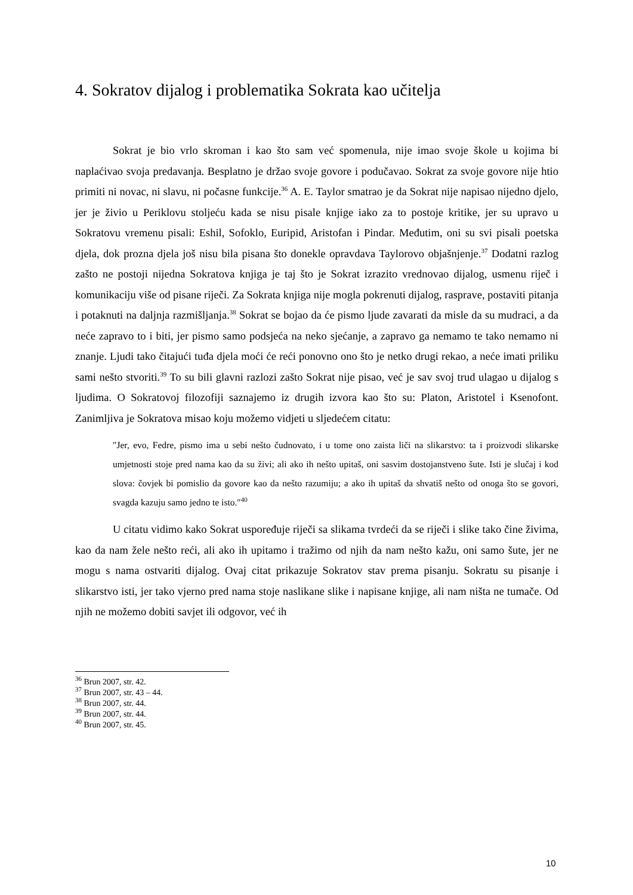4. Sokratov dijalog i problematika Sokrata kao učitelja
Sokrat je bio vrlo skroman i kao što sam već spomenula, nije imao svoje škole u kojima bi naplaćivao svoja predavanja. Besplatno je držao svoje govore i podučavao. Sokrat za svoje govore nije htio primiti ni novac, ni slavu, ni počasne funkcije.<sup>36</sup> A. E. Taylor smatrao je da Sokrat nije napisao nijedno djelo, jer je živio u Periklovu stoljeću kada se nisu pisale knjige iako za to postoje kritike, jer su upravo u Sokratovu vremenu pisali: Eshil, Sofoklo, Euripid, Aristofan i Pindar. Međutim, oni su svi pisali poetska djela, dok prozna djela još nisu bila pisana što donekle opravdava Taylorovo objašnjenje.<sup>37</sup> Dodatni razlog zašto ne postoji nijedna Sokratova knjiga je taj što je Sokrat izrazito vrednovao dijalog, usmenu riječ i komunikaciju više od pisane riječi. Za Sokrata knjiga nije mogla pokrenuti dijalog, rasprave, postaviti pitanja i potaknuti na daljnja razmišljanja.<sup>38</sup> Sokrat se bojao da će pismo ljude zavarati da misle da su mudraci, a da neće zapravo to i biti, jer pismo samo podsjeća na neko sjećanje, a zapravo ga nemamo te tako nemamo ni znanje. Ljudi tako čitajući tuđa djela moći će reći ponovno ono što je netko drugi rekao, a neće imati priliku sami nešto stvoriti.<sup>39</sup> To su bili glavni razlozi zašto Sokrat nije pisao, već je sav svoj trud ulagao u dijalog s ljudima. O Sokratovoj filozofiji saznajemo iz drugih izvora kao što su: Platon, Aristotel i Ksenofont. Zanimljiva je Sokratova misao koju možemo vidjeti u sljedećem citatu:
″Jer, evo, Fedre, pismo ima u sebi nešto čudnovato, i u tome ono zaista liči na slikarstvo: ta i proizvodi slikarske umjetnosti stoje pred nama kao da su živi; ali ako ih nešto upitaš, oni sasvim dostojanstveno šute. Isti je slučaj i kod slova: čovjek bi pomislio da govore kao da nešto razumiju; a ako ih upitaš da shvatiš nešto od onoga što se govori, svagda kazuju samo jedno te isto.″<sup>40</sup>
U citatu vidimo kako Sokrat uspoređuje riječi sa slikama tvrdeći da se riječi i slike tako čine živima, kao da nam žele nešto reći, ali ako ih upitamo i tražimo od njih da nam nešto kažu, oni samo šute, jer ne mogu s nama ostvariti dijalog. Ovaj citat prikazuje Sokratov stav prema pisanju. Sokratu su pisanje i slikarstvo isti, jer tako vjerno pred nama stoje naslikane slike i napisane knjige, ali nam ništa ne tumače. Od njih ne možemo dobiti savjet ili odgovor, već ih
<sup>36</sup> Brun 2007, str. 42.
<sup>37</sup> Brun 2007, str. 43 – 44.
<sup>38</sup> Brun 2007, str. 44.
<sup>39</sup> Brun 2007, str. 44.
<sup>40</sup> Brun 2007, str. 45.
10